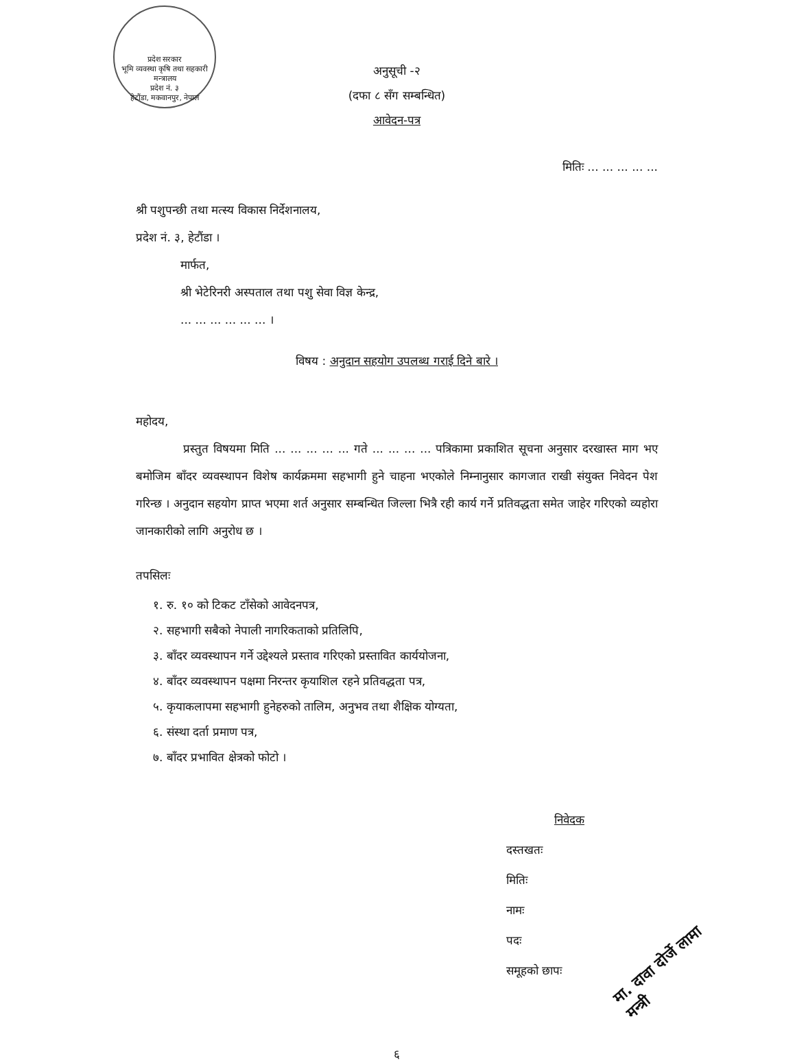प्रदेश सरकार
भूमि व्यवस्था कृषि तथा सहकारी मन्त्रालय
प्रदेश नं. ३
हेटौंडा, मकवानपुर, नेपाल
अनुसूची -२
(दफा ८ सँग सम्बन्धित)
आवेदन-पत्र
मितिः ... ... ... ... ...
श्री पशुपन्छी तथा मत्स्य विकास निर्देशनालय,
प्रदेश नं. ३, हेटौंडा ।
मार्फत,
श्री भेटेरिनरी अस्पताल तथा पशु सेवा विज्ञ केन्द्र,
... ... ... ... ... ... ।
विषय : अनुदान सहयोग उपलब्ध गराई दिने बारे ।
महोदय,
प्रस्तुत विषयमा मिति ... ... ... ... ... गते ... ... ... ... पत्रिकामा प्रकाशित सूचना अनुसार दरखास्त माग भए बमोजिम बाँदर व्यवस्थापन विशेष कार्यक्रममा सहभागी हुने चाहना भएकोले निम्नानुसार कागजात राखी संयुक्त निवेदन पेश गरिन्छ । अनुदान सहयोग प्राप्त भएमा शर्त अनुसार सम्बन्धित जिल्ला भित्रै रही कार्य गर्ने प्रतिवद्धता समेत जाहेर गरिएको व्यहोरा जानकारीको लागि अनुरोध छ ।
तपसिलः
१. रु. १० को टिकट टाँसेको आवेदनपत्र,
२. सहभागी सबैको नेपाली नागरिकताको प्रतिलिपि,
३. बाँदर व्यवस्थापन गर्ने उद्देश्यले प्रस्ताव गरिएको प्रस्तावित कार्ययोजना,
४. बाँदर व्यवस्थापन पक्षमा निरन्तर कृयाशिल रहने प्रतिवद्धता पत्र,
५. कृयाकलापमा सहभागी हुनेहरुको तालिम, अनुभव तथा शैक्षिक योग्यता,
६. संस्था दर्ता प्रमाण पत्र,
७. बाँदर प्रभावित क्षेत्रको फोटो ।
निवेदक
दस्तखतः
मितिः
नामः
पदः
समूहको छापः
६
मा. दावा दोर्जे लामा
मन्त्री